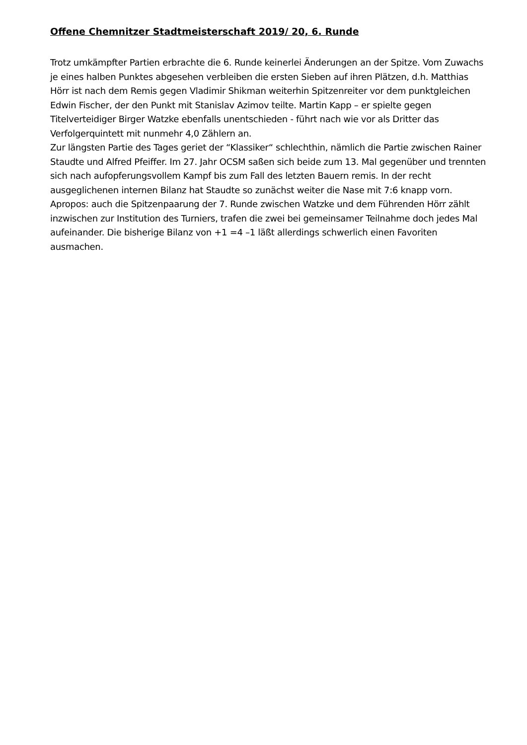Offene Chemnitzer Stadtmeisterschaft 2019/ 20, 6. Runde
Trotz umkämpfter Partien erbrachte die 6. Runde keinerlei Änderungen an der Spitze. Vom Zuwachs je eines halben Punktes abgesehen verbleiben die ersten Sieben auf ihren Plätzen, d.h. Matthias Hörr ist nach dem Remis gegen Vladimir Shikman weiterhin Spitzenreiter vor dem punktgleichen Edwin Fischer, der den Punkt mit Stanislav Azimov teilte. Martin Kapp – er spielte gegen Titelverteidiger Birger Watzke ebenfalls unentschieden - führt nach wie vor als Dritter das Verfolgerquintett mit nunmehr 4,0 Zählern an.
Zur längsten Partie des Tages geriet der “Klassiker“ schlechthin, nämlich die Partie zwischen Rainer Staudte und Alfred Pfeiffer. Im 27. Jahr OCSM saßen sich beide zum 13. Mal gegenüber und trennten sich nach aufopferungsvollem Kampf bis zum Fall des letzten Bauern remis. In der recht ausgeglichenen internen Bilanz hat Staudte so zunächst weiter die Nase mit 7:6 knapp vorn.
Apropos: auch die Spitzenpaarung der 7. Runde zwischen Watzke und dem Führenden Hörr zählt inzwischen zur Institution des Turniers, trafen die zwei bei gemeinsamer Teilnahme doch jedes Mal aufeinander. Die bisherige Bilanz von +1 =4 –1 läßt allerdings schwerlich einen Favoriten ausmachen.